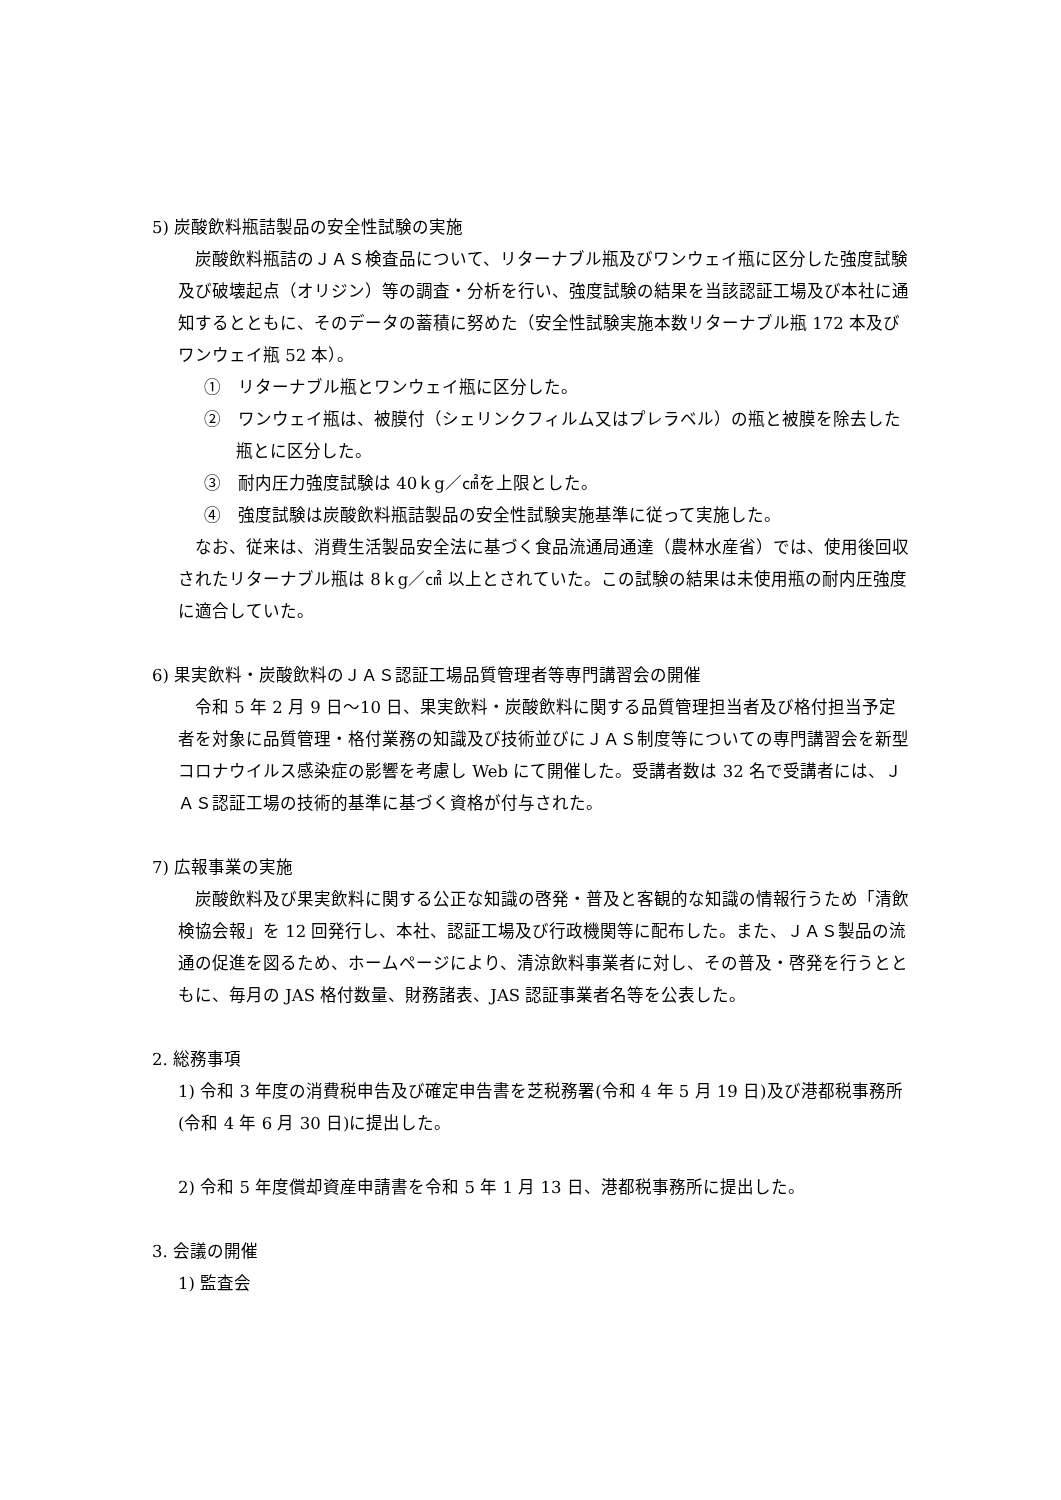5) 炭酸飲料瓶詰製品の安全性試験の実施
　炭酸飲料瓶詰のＪＡＳ検査品について、リターナブル瓶及びワンウェイ瓶に区分した強度試験及び破壊起点（オリジン）等の調査・分析を行い、強度試験の結果を当該認証工場及び本社に通知するとともに、そのデータの蓄積に努めた（安全性試験実施本数リターナブル瓶 172 本及びワンウェイ瓶 52 本）。
①　リターナブル瓶とワンウェイ瓶に区分した。
②　ワンウェイ瓶は、被膜付（シェリンクフィルム又はプレラベル）の瓶と被膜を除去した瓶とに区分した。
③　耐内圧力強度試験は 40ｋg／㎠を上限とした。
④　強度試験は炭酸飲料瓶詰製品の安全性試験実施基準に従って実施した。
　なお、従来は、消費生活製品安全法に基づく食品流通局通達（農林水産省）では、使用後回収されたリターナブル瓶は 8ｋg／㎠ 以上とされていた。この試験の結果は未使用瓶の耐内圧強度に適合していた。
6) 果実飲料・炭酸飲料のＪＡＳ認証工場品質管理者等専門講習会の開催
　令和 5 年 2 月 9 日～10 日、果実飲料・炭酸飲料に関する品質管理担当者及び格付担当予定者を対象に品質管理・格付業務の知識及び技術並びにＪＡＳ制度等についての専門講習会を新型コロナウイルス感染症の影響を考慮し Web にて開催した。受講者数は 32 名で受講者には、ＪＡＳ認証工場の技術的基準に基づく資格が付与された。
7) 広報事業の実施
　炭酸飲料及び果実飲料に関する公正な知識の啓発・普及と客観的な知識の情報行うため「清飲検協会報」を 12 回発行し、本社、認証工場及び行政機関等に配布した。また、ＪＡＳ製品の流通の促進を図るため、ホームページにより、清涼飲料事業者に対し、その普及・啓発を行うとともに、毎月の JAS 格付数量、財務諸表、JAS 認証事業者名等を公表した。
2. 総務事項
1) 令和 3 年度の消費税申告及び確定申告書を芝税務署(令和 4 年 5 月 19 日)及び港都税事務所(令和 4 年 6 月 30 日)に提出した。
2) 令和 5 年度償却資産申請書を令和 5 年 1 月 13 日、港都税事務所に提出した。
3. 会議の開催
1) 監査会